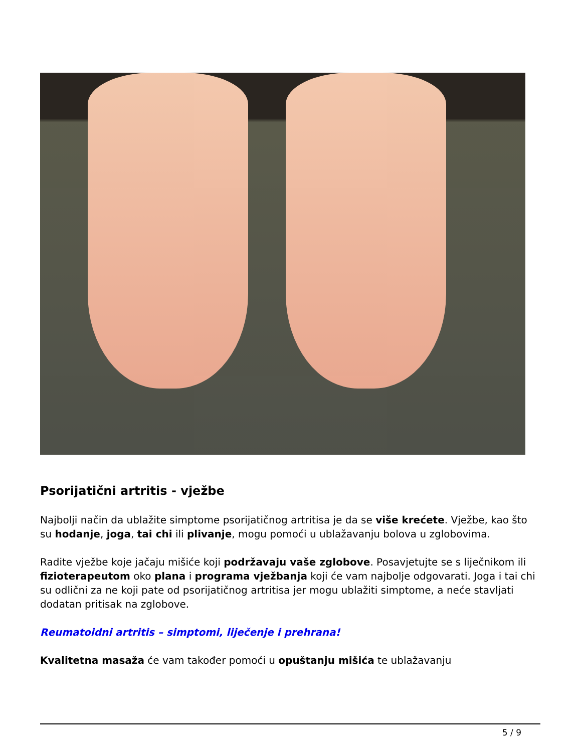Psorijatični artritis - vježbe
Najbolji način da ublažite simptome psorijatičnog artritisa je da se više krećete. Vježbe, kao što su hodanje, joga, tai chi ili plivanje, mogu pomoći u ublažavanju bolova u zglobovima.
Radite vježbe koje jačaju mišiće koji podržavaju vaše zglobove. Posavjetujte se s liječnikom ili fizioterapeutom oko plana i programa vježbanja koji će vam najbolje odgovarati. Joga i tai chi su odlični za ne koji pate od psorijatičnog artritisa jer mogu ublažiti simptome, a neće stavljati dodatan pritisak na zglobove.
Reumatoidni artritis – simptomi, liječenje i prehrana!
Kvalitetna masaža će vam također pomoći u opuštanju mišića te ublažavanju
5 / 9